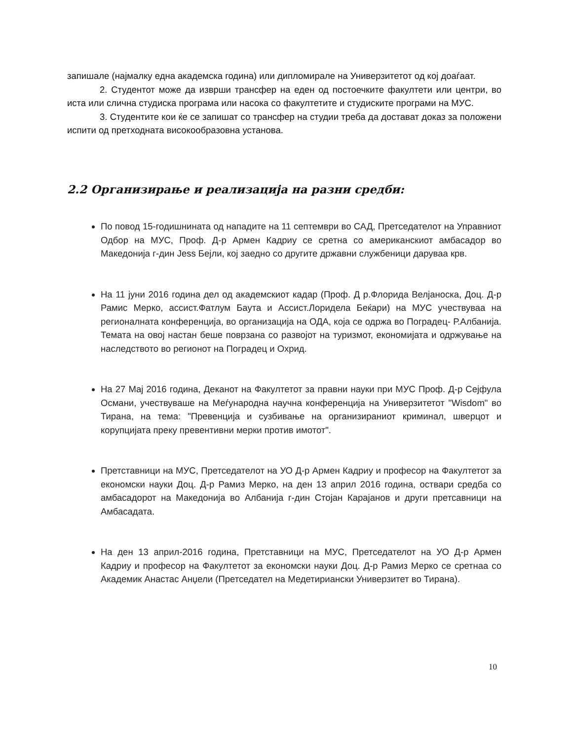запишале (најмалку една академска година) или дипломирале на Универзитетот од кој доаѓаат.
2. Студентот може да изврши трансфер на еден од постоечките факултети или центри, во иста или слична студиска програма или насока со факултетите и студиските програми на МУС.
3. Студентите кои ќе се запишат со трансфер на студии треба да достават доказ за положени испити од претходната високообразовна установа.
2.2 Организирање и реализација на разни средби:
По повод 15-годишнината од нападите на 11 септември во САД, Претседателот на Управниот Одбор на МУС, Проф. Д-р Армен Кадриу се сретна со американскиот амбасадор во Македонија г-дин Jess Бејли, кој заедно со другите државни службеници даруваа крв.
На 11 јуни 2016 година дел од академскиот кадар (Проф. Д р.Флорида Велјаноска, Доц. Д-р Рамис Мерко, ассист.Фатлум Баута и Ассист.Лоридела Беќари) на МУС учествуваа на регионалната конференција, во организација на ОДА, која се одржа во Поградец- Р.Албанија. Темата на овој настан беше поврзана со развојот на туризмот, економијата и одржување на наследството во регионот на Поградец и Охрид.
На 27 Мај 2016 година, Деканот на Факултетот за правни науки при МУС Проф. Д-р Сејфула Османи, учествуваше на Меѓународна научна конференција на Универзитетот "Wisdom" во Тирана, на тема: "Превенција и сузбивање на организираниот криминал, шверцот и корупцијата преку превентивни мерки против имотот".
Претставници на МУС, Претседателот на УО Д-р Армен Кадриу и професор на Факултетот за економски науки Доц. Д-р Рамиз Мерко, на ден 13 април 2016 година, оствари средба со амбасадорот на Македонија во Албанија г-дин Стојан Карајанов и други претсавници на Амбасадата.
На ден 13 април-2016 година, Претставници на МУС, Претседателот на УО Д-р Армен Кадриу и професор на Факултетот за економски науки Доц. Д-р Рамиз Мерко се сретнаа со Академик Анастас Анџели (Претседател на Медетириански Универзитет во Тирана).
10